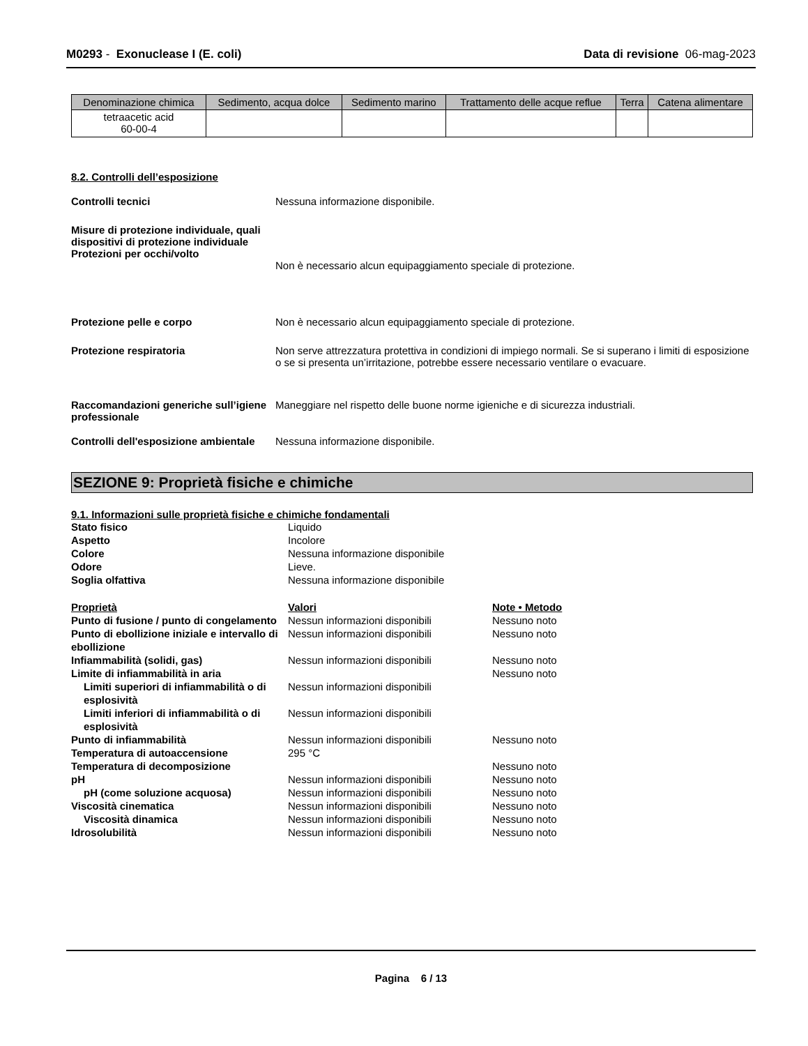M0293 - Exonuclease I (E. coli)
Data di revisione 06-mag-2023
| Denominazione chimica | Sedimento, acqua dolce | Sedimento marino | Trattamento delle acque reflue | Terra | Catena alimentare |
| --- | --- | --- | --- | --- | --- |
| tetraacetic acid 60-00-4 | | | | | |
8.2. Controlli dell’esposizione
Controlli tecnici Nessuna informazione disponibile.
Misure di protezione individuale, quali dispositivi di protezione individuale
Protezioni per occhi/volto
Non è necessario alcun equipaggiamento speciale di protezione.
Protezione pelle e corpo Non è necessario alcun equipaggiamento speciale di protezione.
Protezione respiratoria Non serve attrezzatura protettiva in condizioni di impiego normali. Se si superano i limiti di esposizione o se si presenta un’irritazione, potrebbe essere necessario ventilare o evacuare.
Raccomandazioni generiche sull’igiene professionale
Maneggiare nel rispetto delle buone norme igieniche e di sicurezza industriali.
Controlli dell'esposizione ambientale
Nessuna informazione disponibile.
SEZIONE 9: Proprietà fisiche e chimiche
9.1. Informazioni sulle proprietà fisiche e chimiche fondamentali
| Stato fisico | Liquido | |
| Aspetto | Incolore | |
| Colore | Nessuna informazione disponibile | |
| Odore | Lieve. | |
| Soglia olfattiva | Nessuna informazione disponibile | |
| Proprietà | Valori | Note • Metodo |
| Punto di fusione / punto di congelamento | Nessun informazioni disponibili | Nessuno noto |
| Punto di ebollizione iniziale e intervallo di ebollizione | Nessun informazioni disponibili | Nessuno noto |
| Infiammabilità (solidi, gas) | Nessun informazioni disponibili | Nessuno noto |
| Limite di infiammabilità in aria | | Nessuno noto |
| Limiti superiori di infiammabilità o di esplosività | Nessun informazioni disponibili | |
| Limiti inferiori di infiammabilità o di esplosività | Nessun informazioni disponibili | |
| Punto di infiammabilità | Nessun informazioni disponibili | Nessuno noto |
| Temperatura di autoaccensione | 295 °C | |
| Temperatura di decomposizione | | Nessuno noto |
| pH | Nessun informazioni disponibili | Nessuno noto |
| pH (come soluzione acquosa) | Nessun informazioni disponibili | Nessuno noto |
| Viscosità cinematica | Nessun informazioni disponibili | Nessuno noto |
| Viscosità dinamica | Nessun informazioni disponibili | Nessuno noto |
| Idrosolubilità | Nessun informazioni disponibili | Nessuno noto |
Pagina 6 / 13